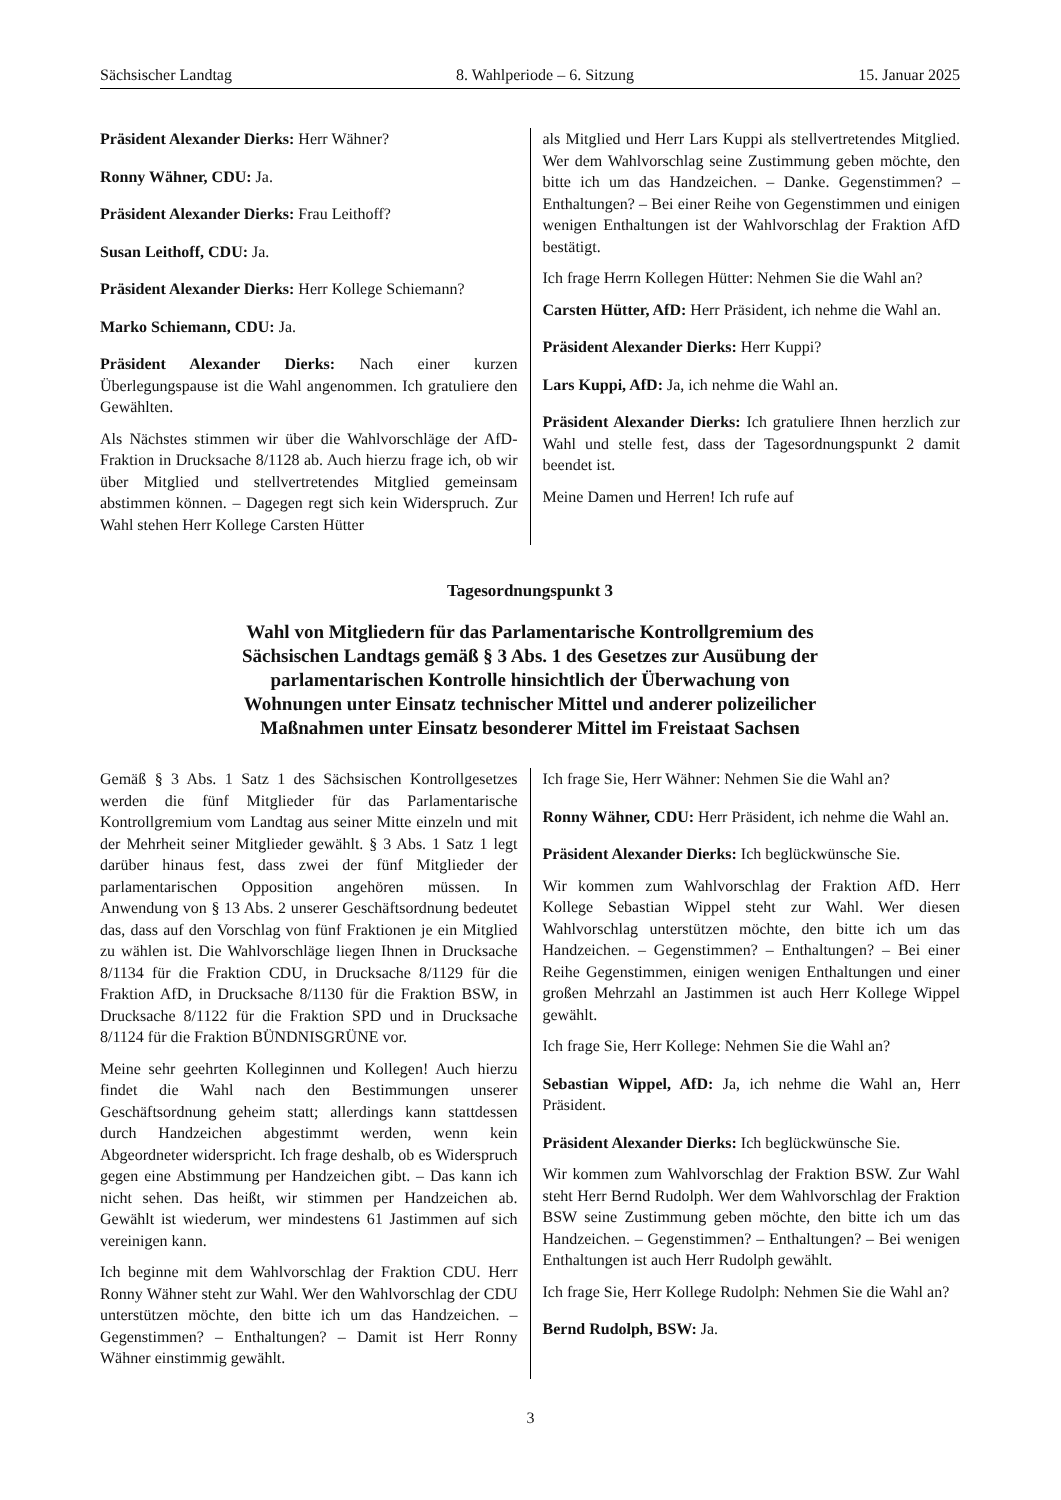Sächsischer Landtag 8. Wahlperiode – 6. Sitzung 15. Januar 2025
Präsident Alexander Dierks: Herr Wähner?
Ronny Wähner, CDU: Ja.
Präsident Alexander Dierks: Frau Leithoff?
Susan Leithoff, CDU: Ja.
Präsident Alexander Dierks: Herr Kollege Schiemann?
Marko Schiemann, CDU: Ja.
Präsident Alexander Dierks: Nach einer kurzen Überlegungspause ist die Wahl angenommen. Ich gratuliere den Gewählten.
Als Nächstes stimmen wir über die Wahlvorschläge der AfD-Fraktion in Drucksache 8/1128 ab. Auch hierzu frage ich, ob wir über Mitglied und stellvertretendes Mitglied gemeinsam abstimmen können. – Dagegen regt sich kein Widerspruch. Zur Wahl stehen Herr Kollege Carsten Hütter
als Mitglied und Herr Lars Kuppi als stellvertretendes Mitglied. Wer dem Wahlvorschlag seine Zustimmung geben möchte, den bitte ich um das Handzeichen. – Danke. Gegenstimmen? – Enthaltungen? – Bei einer Reihe von Gegenstimmen und einigen wenigen Enthaltungen ist der Wahlvorschlag der Fraktion AfD bestätigt.
Ich frage Herrn Kollegen Hütter: Nehmen Sie die Wahl an?
Carsten Hütter, AfD: Herr Präsident, ich nehme die Wahl an.
Präsident Alexander Dierks: Herr Kuppi?
Lars Kuppi, AfD: Ja, ich nehme die Wahl an.
Präsident Alexander Dierks: Ich gratuliere Ihnen herzlich zur Wahl und stelle fest, dass der Tagesordnungspunkt 2 damit beendet ist.
Meine Damen und Herren! Ich rufe auf
Tagesordnungspunkt 3
Wahl von Mitgliedern für das Parlamentarische Kontrollgremium des
Sächsischen Landtags gemäß § 3 Abs. 1 des Gesetzes zur Ausübung der
parlamentarischen Kontrolle hinsichtlich der Überwachung von
Wohnungen unter Einsatz technischer Mittel und anderer polizeilicher
Maßnahmen unter Einsatz besonderer Mittel im Freistaat Sachsen
Gemäß § 3 Abs. 1 Satz 1 des Sächsischen Kontrollgesetzes werden die fünf Mitglieder für das Parlamentarische Kontrollgremium vom Landtag aus seiner Mitte einzeln und mit der Mehrheit seiner Mitglieder gewählt. § 3 Abs. 1 Satz 1 legt darüber hinaus fest, dass zwei der fünf Mitglieder der parlamentarischen Opposition angehören müssen. In Anwendung von § 13 Abs. 2 unserer Geschäftsordnung bedeutet das, dass auf den Vorschlag von fünf Fraktionen je ein Mitglied zu wählen ist. Die Wahlvorschläge liegen Ihnen in Drucksache 8/1134 für die Fraktion CDU, in Drucksache 8/1129 für die Fraktion AfD, in Drucksache 8/1130 für die Fraktion BSW, in Drucksache 8/1122 für die Fraktion SPD und in Drucksache 8/1124 für die Fraktion BÜNDNISGRÜNE vor.
Meine sehr geehrten Kolleginnen und Kollegen! Auch hierzu findet die Wahl nach den Bestimmungen unserer Geschäftsordnung geheim statt; allerdings kann stattdessen durch Handzeichen abgestimmt werden, wenn kein Abgeordneter widerspricht. Ich frage deshalb, ob es Widerspruch gegen eine Abstimmung per Handzeichen gibt. – Das kann ich nicht sehen. Das heißt, wir stimmen per Handzeichen ab. Gewählt ist wiederum, wer mindestens 61 Jastimmen auf sich vereinigen kann.
Ich beginne mit dem Wahlvorschlag der Fraktion CDU. Herr Ronny Wähner steht zur Wahl. Wer den Wahlvorschlag der CDU unterstützen möchte, den bitte ich um das Handzeichen. – Gegenstimmen? – Enthaltungen? – Damit ist Herr Ronny Wähner einstimmig gewählt.
Ich frage Sie, Herr Wähner: Nehmen Sie die Wahl an?
Ronny Wähner, CDU: Herr Präsident, ich nehme die Wahl an.
Präsident Alexander Dierks: Ich beglückwünsche Sie.
Wir kommen zum Wahlvorschlag der Fraktion AfD. Herr Kollege Sebastian Wippel steht zur Wahl. Wer diesen Wahlvorschlag unterstützen möchte, den bitte ich um das Handzeichen. – Gegenstimmen? – Enthaltungen? – Bei einer Reihe Gegenstimmen, einigen wenigen Enthaltungen und einer großen Mehrzahl an Jastimmen ist auch Herr Kollege Wippel gewählt.
Ich frage Sie, Herr Kollege: Nehmen Sie die Wahl an?
Sebastian Wippel, AfD: Ja, ich nehme die Wahl an, Herr Präsident.
Präsident Alexander Dierks: Ich beglückwünsche Sie.
Wir kommen zum Wahlvorschlag der Fraktion BSW. Zur Wahl steht Herr Bernd Rudolph. Wer dem Wahlvorschlag der Fraktion BSW seine Zustimmung geben möchte, den bitte ich um das Handzeichen. – Gegenstimmen? – Enthaltungen? – Bei wenigen Enthaltungen ist auch Herr Rudolph gewählt.
Ich frage Sie, Herr Kollege Rudolph: Nehmen Sie die Wahl an?
Bernd Rudolph, BSW: Ja.
3